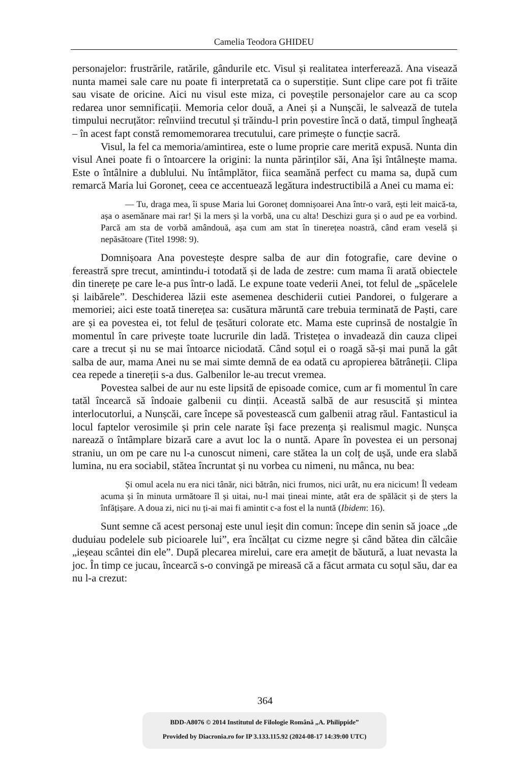Camelia Teodora GHIDEU
personajelor: frustrările, ratările, gândurile etc. Visul și realitatea interferează. Ana visează nunta mamei sale care nu poate fi interpretată ca o superstiție. Sunt clipe care pot fi trăite sau visate de oricine. Aici nu visul este miza, ci poveștile personajelor care au ca scop redarea unor semnificații. Memoria celor două, a Anei și a Nunșcăi, le salvează de tutela timpului necruțător: reînviind trecutul și trăindu-l prin povestire încă o dată, timpul îngheață – în acest fapt constă remomemorarea trecutului, care primește o funcție sacră.
Visul, la fel ca memoria/amintirea, este o lume proprie care merită expusă. Nunta din visul Anei poate fi o întoarcere la origini: la nunta părinților săi, Ana își întâlnește mama. Este o întâlnire a dublului. Nu întâmplător, fiica seamănă perfect cu mama sa, după cum remarcă Maria lui Goroneț, ceea ce accentuează legătura indestructibilă a Anei cu mama ei:
— Tu, draga mea, îi spuse Maria lui Goroneț domnișoarei Ana într-o vară, ești leit maică-ta, așa o asemănare mai rar! Și la mers și la vorbă, una cu alta! Deschizi gura și o aud pe ea vorbind. Parcă am sta de vorbă amândouă, așa cum am stat în tinerețea noastră, când eram veselă și nepăsătoare (Titel 1998: 9).
Domnișoara Ana povestește despre salba de aur din fotografie, care devine o fereastră spre trecut, amintindu-i totodată și de lada de zestre: cum mama îi arată obiectele din tinerețe pe care le-a pus într-o ladă. Le expune toate vederii Anei, tot felul de „spăcelele și laibărele”. Deschiderea lăzii este asemenea deschiderii cutiei Pandorei, o fulgerare a memoriei; aici este toată tinerețea sa: cusătura măruntă care trebuia terminată de Paști, care are și ea povestea ei, tot felul de țesături colorate etc. Mama este cuprinsă de nostalgie în momentul în care privește toate lucrurile din ladă. Tristețea o invadează din cauza clipei care a trecut și nu se mai întoarce niciodată. Când soțul ei o roagă să-și mai pună la gât salba de aur, mama Anei nu se mai simte demnă de ea odată cu apropierea bătrâneții. Clipa cea repede a tinereții s-a dus. Galbenilor le-au trecut vremea.
Povestea salbei de aur nu este lipsită de episoade comice, cum ar fi momentul în care tatăl încearcă să îndoaie galbenii cu dinții. Această salbă de aur resuscită și mintea interlocutorlui, a Nunșcăi, care începe să povestească cum galbenii atrag răul. Fantasticul ia locul faptelor verosimile și prin cele narate își face prezența și realismul magic. Nunșca narează o întâmplare bizară care a avut loc la o nuntă. Apare în povestea ei un personaj straniu, un om pe care nu l-a cunoscut nimeni, care stătea la un colț de ușă, unde era slabă lumina, nu era sociabil, stătea încruntat și nu vorbea cu nimeni, nu mânca, nu bea:
Și omul acela nu era nici tânăr, nici bătrân, nici frumos, nici urât, nu era nicicum! Îl vedeam acuma și în minuta următoare îl și uitai, nu-l mai țineai minte, atât era de spălăcit și de șters la înfățișare. A doua zi, nici nu ți-ai mai fi amintit c-a fost el la nuntă (Ibidem: 16).
Sunt semne că acest personaj este unul ieșit din comun: începe din senin să joace „de duduiau podelele sub picioarele lui”, era încălțat cu cizme negre și când bătea din călcâie „ieșeau scântei din ele”. După plecarea mirelui, care era amețit de băutură, a luat nevasta la joc. În timp ce jucau, încearcă s-o convingă pe mireasă că a făcut armata cu soțul său, dar ea nu l-a crezut:
364
BDD-A8076 © 2014 Institutul de Filologie Română „A. Philippide”
Provided by Diacronia.ro for IP 3.133.115.92 (2024-08-17 14:39:00 UTC)